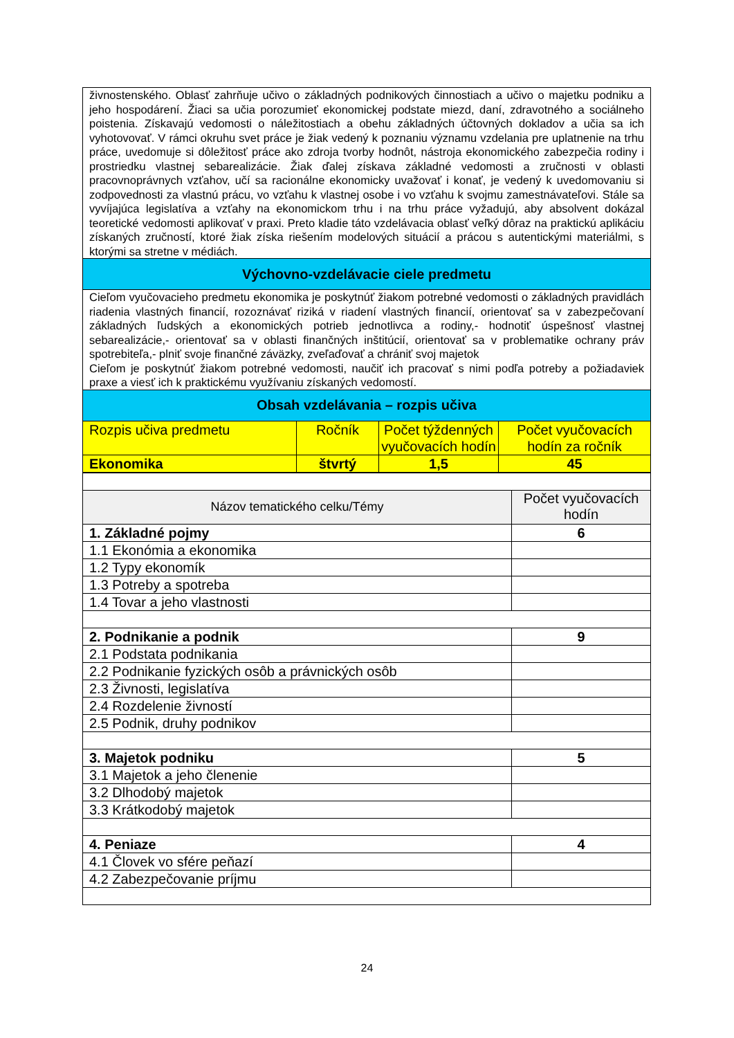| živnostenského. Oblasť zahrňuje učivo o základných podnikových činnostiach a učivo o majetku podniku a jeho hospodárení. Žiaci sa učia porozumieť ekonomickej podstate miezd, daní, zdravotného a sociálneho poistenia. Získavajú vedomosti o náležitostiach a obehu základných účtovných dokladov a učia sa ich vyhotovovať. V rámci okruhu svet práce je žiak vedený k poznaniu významu vzdelania pre uplatnenie na trhu práce, uvedomuje si dôležitosť práce ako zdroja tvorby hodnôt, nástroja ekonomického zabezpečia rodiny i prostriedku vlastnej sebarealizácie. Žiak ďalej získava základné vedomosti a zručnosti v oblasti pracovnoprávnych vzťahov, učí sa racionálne ekonomicky uvažovať i konať, je vedený k uvedomovaniu si zodpovednosti za vlastnú prácu, vo vzťahu k vlastnej osobe i vo vzťahu k svojmu zamestnávateľovi. Stále sa vyvíjajúca legislatíva a vzťahy na ekonomickom trhu i na trhu práce vyžadujú, aby absolvent dokázal teoretické vedomosti aplikovať v praxi. Preto kladie táto vzdelávacia oblasť veľký dôraz na praktickú aplikáciu získaných zručností, ktoré žiak získa riešením modelových situácií a prácou s autentickými materiálmi, s ktorými sa stretne v médiách. | | | |
| Výchovno-vzdelávacie ciele predmetu | | | |
| Cieľom vyučovacieho predmetu ekonomika je poskytnúť žiakom potrebné vedomosti o základných pravidlách riadenia vlastných financií, rozoznávať riziká v riadení vlastných financií, orientovať sa v zabezpečovaní základných ľudských a ekonomických potrieb jednotlivca a rodiny,- hodnotiť úspešnosť vlastnej sebarealizácie,- orientovať sa v oblasti finančných inštitúcií, orientovať sa v problematike ochrany práv spotrebiteľa,- plniť svoje finančné záväzky, zveľaďovať a chrániť svoj majetok Cieľom je poskytnúť žiakom potrebné vedomosti, naučiť ich pracovať s nimi podľa potreby a požiadaviek praxe a viesť ich k praktickému využívaniu získaných vedomostí. | | | |
| Obsah vzdelávania – rozpis učiva | | | |
| Rozpis učiva predmetu | Ročník | Počet týždenných vyučovacích hodín | Počet vyučovacích hodín za ročník |
| Ekonomika | štvrtý | 1,5 | 45 |
| Názov tematického celku/Témy | Počet vyučovacích hodín |
| 1. Základné pojmy | 6 |
| 1.1 Ekonómia a ekonomika | |
| 1.2 Typy ekonomík | |
| 1.3 Potreby a spotreba | |
| 1.4 Tovar a jeho vlastnosti | |
| 2. Podnikanie a podnik | 9 |
| 2.1 Podstata podnikania | |
| 2.2 Podnikanie fyzických osôb a právnických osôb | |
| 2.3 Živnosti, legislatíva | |
| 2.4 Rozdelenie živností | |
| 2.5 Podnik, druhy podnikov | |
| 3. Majetok podniku | 5 |
| 3.1 Majetok a jeho členenie | |
| 3.2 Dlhodobý majetok | |
| 3.3 Krátkodobý majetok | |
| 4. Peniaze | 4 |
| 4.1 Človek vo sfére peňazí | |
| 4.2 Zabezpečovanie príjmu | |
24